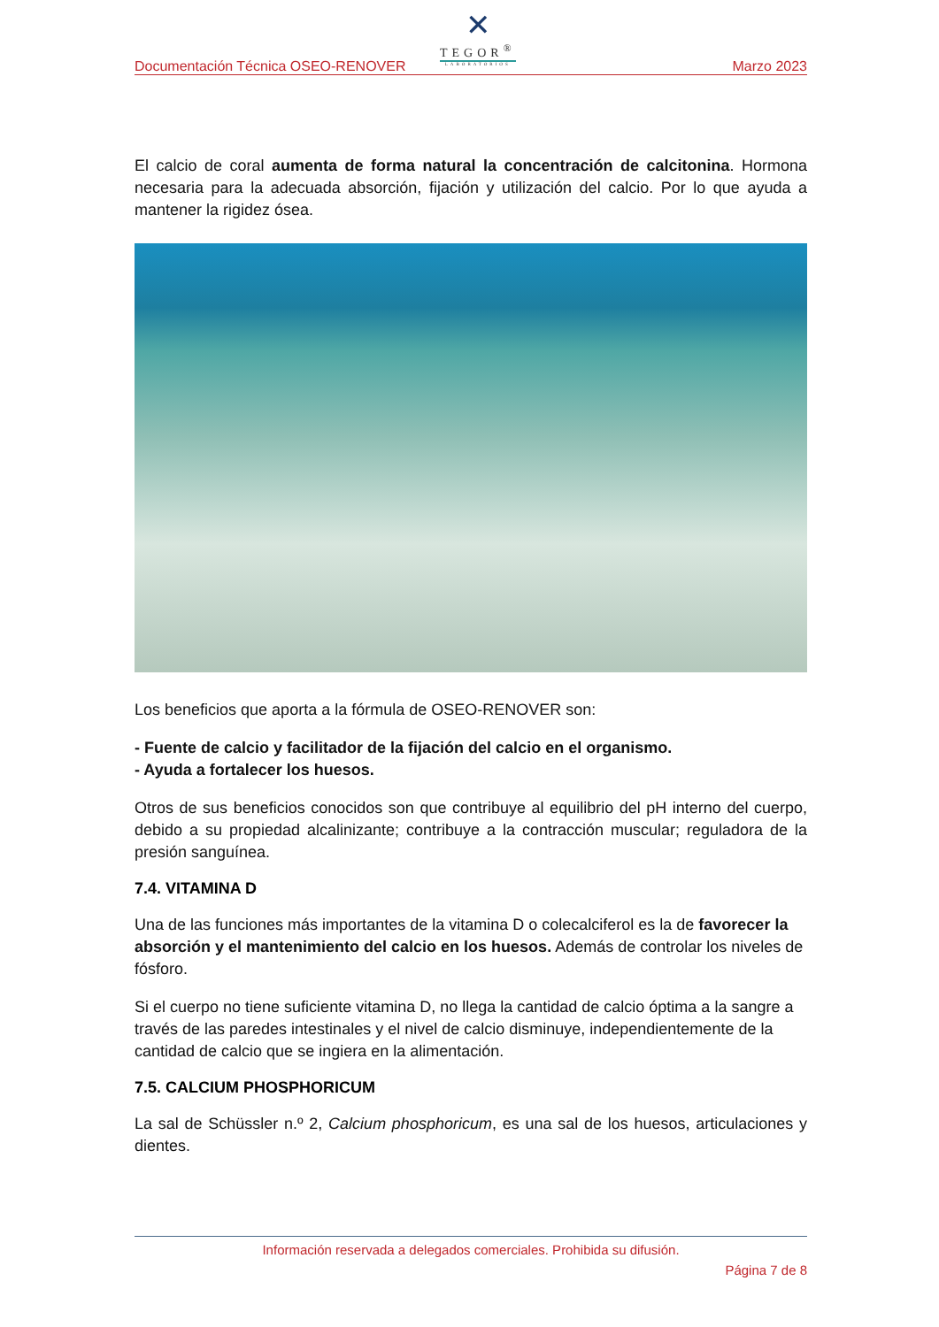Documentación Técnica OSEO-RENOVER
✕
TEGOR<sup>®</sup>
LABORATORIOS
Marzo 2023
El calcio de coral aumenta de forma natural la concentración de calcitonina. Hormona necesaria para la adecuada absorción, fijación y utilización del calcio. Por lo que ayuda a mantener la rigidez ósea.
Los beneficios que aporta a la fórmula de OSEO-RENOVER son:
- Fuente de calcio y facilitador de la fijación del calcio en el organismo.
- Ayuda a fortalecer los huesos.
Otros de sus beneficios conocidos son que contribuye al equilibrio del pH interno del cuerpo, debido a su propiedad alcalinizante; contribuye a la contracción muscular; reguladora de la presión sanguínea.
7.4. VITAMINA D
Una de las funciones más importantes de la vitamina D o colecalciferol es la de favorecer la absorción y el mantenimiento del calcio en los huesos. Además de controlar los niveles de fósforo.
Si el cuerpo no tiene suficiente vitamina D, no llega la cantidad de calcio óptima a la sangre a través de las paredes intestinales y el nivel de calcio disminuye, independientemente de la cantidad de calcio que se ingiera en la alimentación.
7.5. CALCIUM PHOSPHORICUM
La sal de Schüssler n.º 2, Calcium phosphoricum, es una sal de los huesos, articulaciones y dientes.
Información reservada a delegados comerciales. Prohibida su difusión.
Página 7 de 8